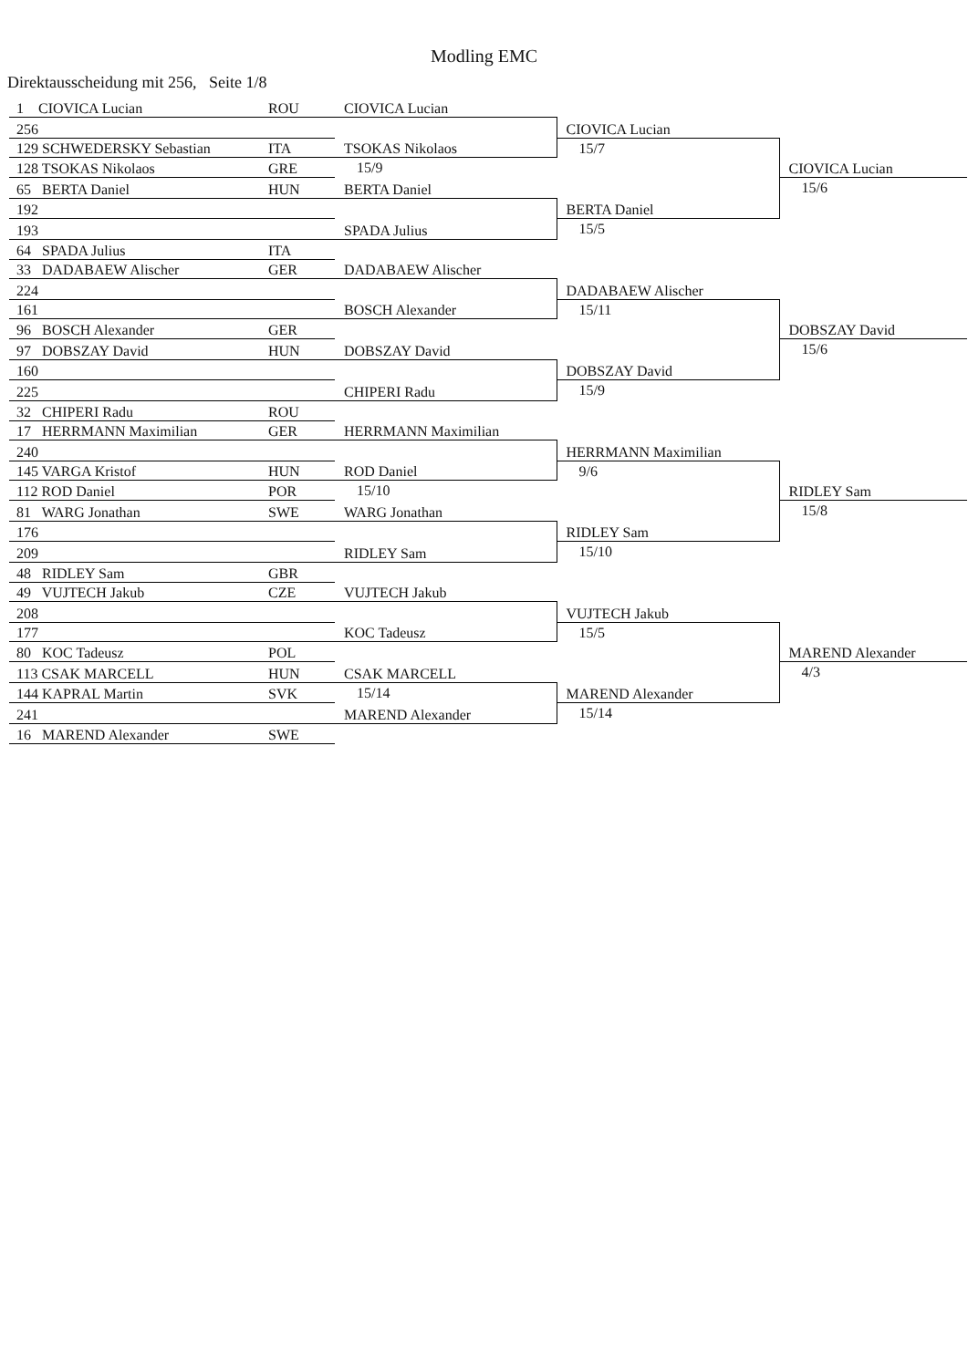Modling EMC
Direktausscheidung mit 256, Seite 1/8
| 1 CIOVICA Lucian | ROU | CIOVICA Lucian | | |
| 256 | | | | |
| | | | CIOVICA Lucian | |
| 129 SCHWEDERSKY Sebastian | ITA | TSOKAS Nikolaos | | |
| | | | 15/7 | |
| 128 TSOKAS Nikolaos | GRE | 15/9 | | CIOVICA Lucian |
| 65 BERTA Daniel | HUN | BERTA Daniel | | 15/6 |
| 192 | | | BERTA Daniel | |
| 193 | | SPADA Julius | 15/5 | |
| 64 SPADA Julius | ITA | | | |
| 33 DADABAEW Alischer | GER | DADABAEW Alischer | | |
| 224 | | | | |
| | | | DADABAEW Alischer | |
| 161 | | BOSCH Alexander | | |
| | | | 15/11 | |
| 96 BOSCH Alexander | GER | | | DOBSZAY David |
| 97 DOBSZAY David | HUN | DOBSZAY David | | 15/6 |
| 160 | | | DOBSZAY David | |
| 225 | | CHIPERI Radu | 15/9 | |
| 32 CHIPERI Radu | ROU | | | |
| 17 HERRMANN Maximilian | GER | HERRMANN Maximilian | | |
| 240 | | | | |
| | | | HERRMANN Maximilian | |
| 145 VARGA Kristof | HUN | ROD Daniel | | |
| | | | 9/6 | |
| 112 ROD Daniel | POR | 15/10 | | RIDLEY Sam |
| 81 WARG Jonathan | SWE | WARG Jonathan | | 15/8 |
| 176 | | | RIDLEY Sam | |
| 209 | | RIDLEY Sam | 15/10 | |
| 48 RIDLEY Sam | GBR | | | |
| 49 VUJTECH Jakub | CZE | VUJTECH Jakub | | |
| 208 | | | | |
| | | | VUJTECH Jakub | |
| 177 | | KOC Tadeusz | | |
| | | | 15/5 | |
| 80 KOC Tadeusz | POL | | | MAREND Alexander |
| 113 CSAK MARCELL | HUN | CSAK MARCELL | | 4/3 |
| 144 KAPRAL Martin | SVK | 15/14 | MAREND Alexander | |
| 241 | | MAREND Alexander | 15/14 | |
| 16 MAREND Alexander | SWE | | | |